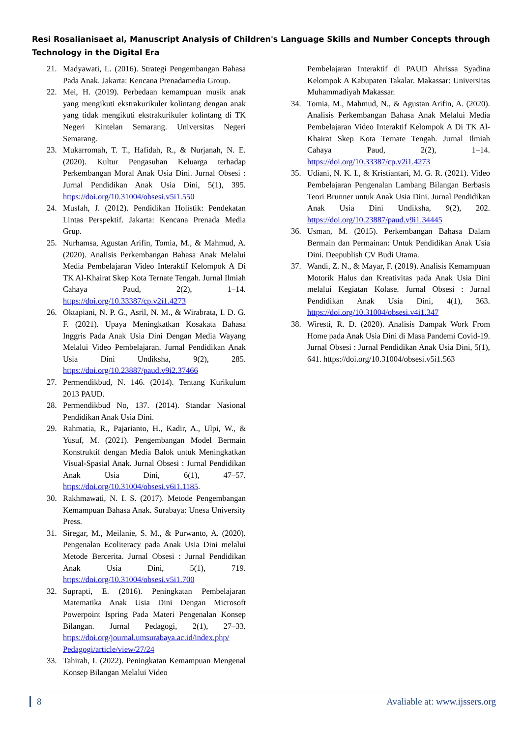Resi Rosalianisaet al, Manuscript Analysis of Children's Language Skills and Number Concepts through Technology in the Digital Era
21. Madyawati, L. (2016). Strategi Pengembangan Bahasa Pada Anak. Jakarta: Kencana Prenadamedia Group.
22. Mei, H. (2019). Perbedaan kemampuan musik anak yang mengikuti ekstrakurikuler kolintang dengan anak yang tidak mengikuti ekstrakurikuler kolintang di TK Negeri Kintelan Semarang. Universitas Negeri Semarang.
23. Mukarromah, T. T., Hafidah, R., & Nurjanah, N. E. (2020). Kultur Pengasuhan Keluarga terhadap Perkembangan Moral Anak Usia Dini. Jurnal Obsesi : Jurnal Pendidikan Anak Usia Dini, 5(1), 395. https://doi.org/10.31004/obsesi.v5i1.550
24. Musfah, J. (2012). Pendidikan Holistik: Pendekatan Lintas Perspektif. Jakarta: Kencana Prenada Media Grup.
25. Nurhamsa, Agustan Arifin, Tomia, M., & Mahmud, A. (2020). Analisis Perkembangan Bahasa Anak Melalui Media Pembelajaran Video Interaktif Kelompok A Di TK Al-Khairat Skep Kota Ternate Tengah. Jurnal Ilmiah Cahaya Paud, 2(2), 1–14. https://doi.org/10.33387/cp.v2i1.4273
26. Oktapiani, N. P. G., Asril, N. M., & Wirabrata, I. D. G. F. (2021). Upaya Meningkatkan Kosakata Bahasa Inggris Pada Anak Usia Dini Dengan Media Wayang Melalui Video Pembelajaran. Jurnal Pendidikan Anak Usia Dini Undiksha, 9(2), 285. https://doi.org/10.23887/paud.v9i2.37466
27. Permendikbud, N. 146. (2014). Tentang Kurikulum 2013 PAUD.
28. Permendikbud No, 137. (2014). Standar Nasional Pendidikan Anak Usia Dini.
29. Rahmatia, R., Pajarianto, H., Kadir, A., Ulpi, W., & Yusuf, M. (2021). Pengembangan Model Bermain Konstruktif dengan Media Balok untuk Meningkatkan Visual-Spasial Anak. Jurnal Obsesi : Jurnal Pendidikan Anak Usia Dini, 6(1), 47–57. https://doi.org/10.31004/obsesi.v6i1.1185.
30. Rakhmawati, N. I. S. (2017). Metode Pengembangan Kemampuan Bahasa Anak. Surabaya: Unesa University Press.
31. Siregar, M., Meilanie, S. M., & Purwanto, A. (2020). Pengenalan Ecoliteracy pada Anak Usia Dini melalui Metode Bercerita. Jurnal Obsesi : Jurnal Pendidikan Anak Usia Dini, 5(1), 719. https://doi.org/10.31004/obsesi.v5i1.700
32. Suprapti, E. (2016). Peningkatan Pembelajaran Matematika Anak Usia Dini Dengan Microsoft Powerpoint Ispring Pada Materi Pengenalan Konsep Bilangan. Jurnal Pedagogi, 2(1), 27–33. https://doi.org/journal.umsurabaya.ac.id/index.php/ Pedagogi/article/view/27/24
33. Tahirah, I. (2022). Peningkatan Kemampuan Mengenal Konsep Bilangan Melalui Video
Pembelajaran Interaktif di PAUD Ahrissa Syadina Kelompok A Kabupaten Takalar. Makassar: Universitas Muhammadiyah Makassar.
34. Tomia, M., Mahmud, N., & Agustan Arifin, A. (2020). Analisis Perkembangan Bahasa Anak Melalui Media Pembelajaran Video Interaktif Kelompok A Di TK Al-Khairat Skep Kota Ternate Tengah. Jurnal Ilmiah Cahaya Paud, 2(2), 1–14. https://doi.org/10.33387/cp.v2i1.4273
35. Udiani, N. K. I., & Kristiantari, M. G. R. (2021). Video Pembelajaran Pengenalan Lambang Bilangan Berbasis Teori Brunner untuk Anak Usia Dini. Jurnal Pendidikan Anak Usia Dini Undiksha, 9(2), 202. https://doi.org/10.23887/paud.v9i1.34445
36. Usman, M. (2015). Perkembangan Bahasa Dalam Bermain dan Permainan: Untuk Pendidikan Anak Usia Dini. Deepublish CV Budi Utama.
37. Wandi, Z. N., & Mayar, F. (2019). Analisis Kemampuan Motorik Halus dan Kreativitas pada Anak Usia Dini melalui Kegiatan Kolase. Jurnal Obsesi : Jurnal Pendidikan Anak Usia Dini, 4(1), 363. https://doi.org/10.31004/obsesi.v4i1.347
38. Wiresti, R. D. (2020). Analisis Dampak Work From Home pada Anak Usia Dini di Masa Pandemi Covid-19. Jurnal Obsesi : Jurnal Pendidikan Anak Usia Dini, 5(1), 641. https://doi.org/10.31004/obsesi.v5i1.563
8 Avaliable at: www.ijssers.org